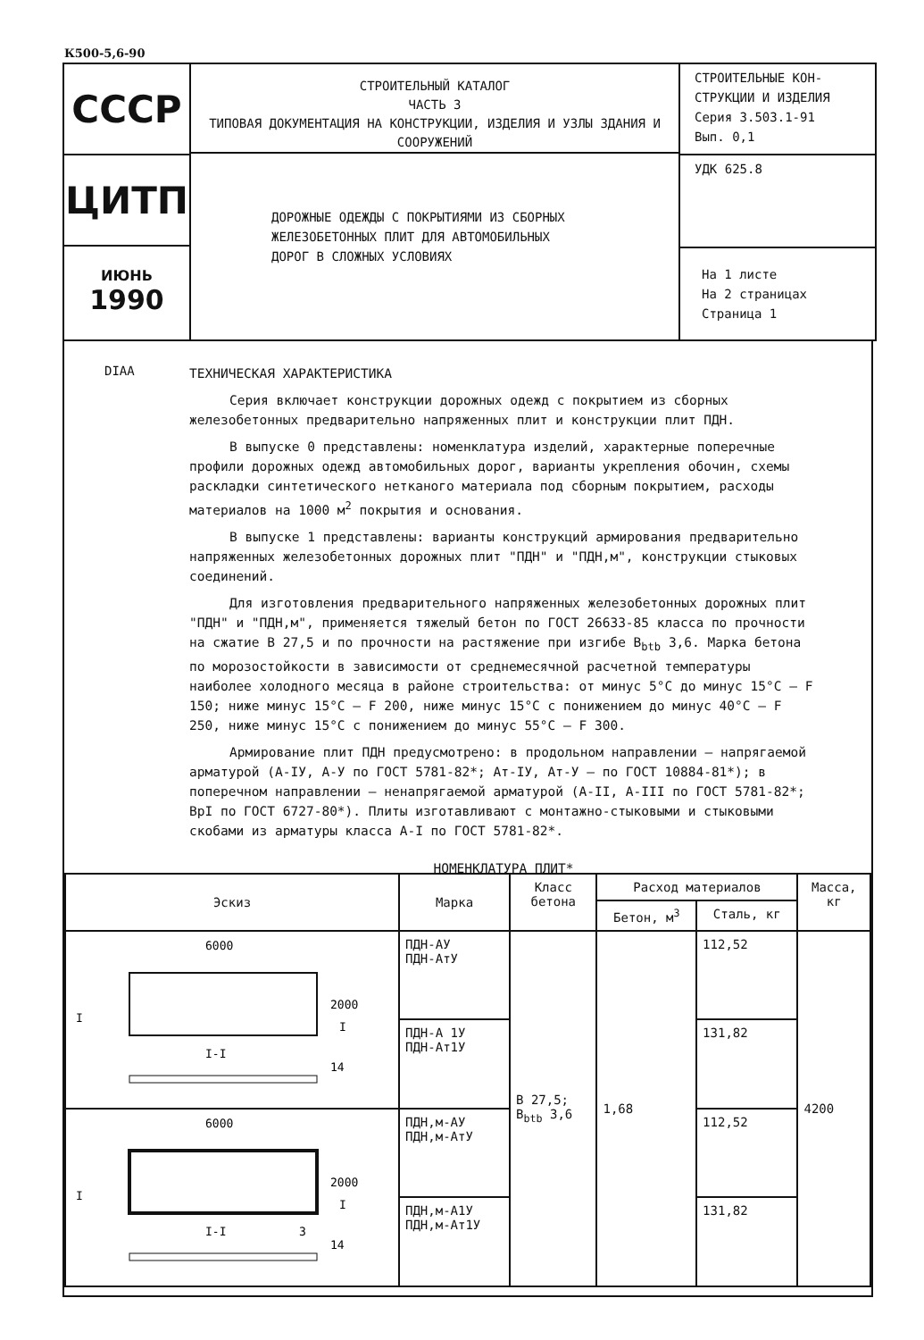К500-5,6-90
СССР
ЦИТП
ИЮНЬ
1990
СТРОИТЕЛЬНЫЙ КАТАЛОГ
ЧАСТЬ 3
ТИПОВАЯ ДОКУМЕНТАЦИЯ НА КОНСТРУКЦИИ, ИЗДЕЛИЯ И УЗЛЫ ЗДАНИЯ И СООРУЖЕНИЙ
ДОРОЖНЫЕ ОДЕЖДЫ С ПОКРЫТИЯМИ ИЗ СБОРНЫХ
ЖЕЛЕЗОБЕТОННЫХ ПЛИТ ДЛЯ АВТОМОБИЛЬНЫХ
ДОРОГ В СЛОЖНЫХ УСЛОВИЯХ
СТРОИТЕЛЬНЫЕ КОН-
СТРУКЦИИ И ИЗДЕЛИЯ
Серия 3.503.1-91
Вып. 0,1
УДК 625.8
На 1 листе
На 2 страницах
Страница 1
DIAA
ТЕХНИЧЕСКАЯ ХАРАКТЕРИСТИКА
Серия включает конструкции дорожных одежд с покрытием из сборных железобетонных предварительно напряженных плит и конструкции плит ПДН.
В выпуске 0 представлены: номенклатура изделий, характерные поперечные профили дорожных одежд автомобильных дорог, варианты укрепления обочин, схемы раскладки синтетического нетканого материала под сборным покрытием, расходы материалов на 1000 м<sup>2</sup> покрытия и основания.
В выпуске 1 представлены: варианты конструкций армирования предварительно напряженных железобетонных дорожных плит "ПДН" и "ПДН,м", конструкции стыковых соединений.
Для изготовления предварительного напряженных железобетонных дорожных плит "ПДН" и "ПДН,м", применяется тяжелый бетон по ГОСТ 26633-85 класса по прочности на сжатие В 27,5 и по прочности на растяжение при изгибе В<sub>btb</sub> 3,6. Марка бетона по морозостойкости в зависимости от среднемесячной расчетной температуры наиболее холодного месяца в районе строительства: от минус 5°С до минус 15°С – F 150; ниже минус 15°С – F 200, ниже минус 15°С с понижением до минус 40°С – F 250, ниже минус 15°С с понижением до минус 55°С – F 300.
Армирование плит ПДН предусмотрено: в продольном направлении – напрягаемой арматурой (А-IУ, А-У по ГОСТ 5781-82*; Ат-IУ, Ат-У – по ГОСТ 10884-81*); в поперечном направлении – ненапрягаемой арматурой (А-II, А-III по ГОСТ 5781-82*; ВрI по ГОСТ 6727-80*). Плиты изготавливают с монтажно-стыковыми и стыковыми скобами из арматуры класса А-I по ГОСТ 5781-82*.
НОМЕНКЛАТУРА ПЛИТ*
| Эскиз | Марка | Класс бетона | Расход материалов | | Масса, кг |
| --- | --- | --- | --- | --- | --- |
| | | | Бетон, м<sup>3</sup> | Сталь, кг | |
| 6000 2000 I-I 14 I I | ПДН-АУ ПДН-АтУ | В 27,5; В<sub>btb</sub> 3,6 | 1,68 | 112,52 | 4200 |
| | ПДН-А 1У ПДН-Ат1У | | | 131,82 | |
| 6000 2000 I-I 3 14 I I | ПДН,м-АУ ПДН,м-АтУ | | | 112,52 | |
| | ПДН,м-А1У ПДН,м-Ат1У | | | 131,82 | |